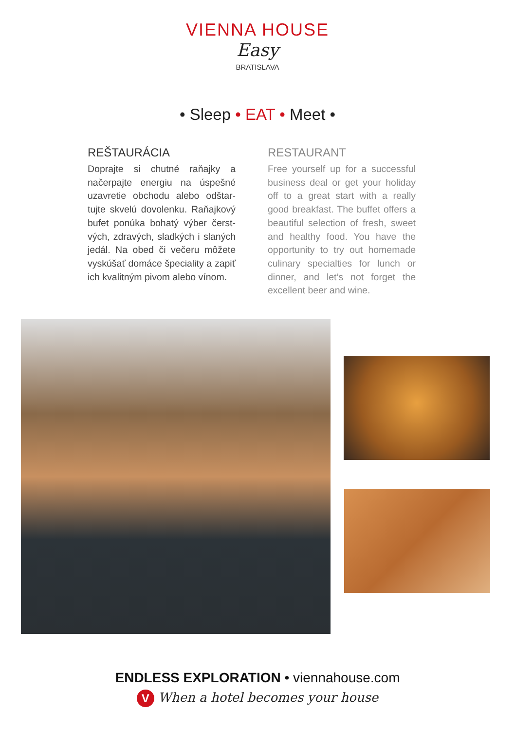VIENNA HOUSE
Easy
BRATISLAVA
• Sleep • EAT • Meet •
REŠTAURÁCIA
Doprajte si chutné raňajky a načerpajte energiu na úspešné uzavretie obchodu alebo odštar­tujte skvelú dovolenku. Raňajkový bufet ponúka bohatý výber čerst­vých, zdravých, sladkých i slaných jedál. Na obed či večeru môžete vyskúšať domáce špeciality a zapiť ich kvalitným pivom alebo vínom.
RESTAURANT
Free yourself up for a successful business deal or get your holiday off to a great start with a really good breakfast. The buffet of­fers a beautiful selection of fresh, sweet and healthy food. You have the opportunity to try out ho­memade culinary specialties for lunch or dinner, and let’s not forget the excellent beer and wine.
ENDLESS EXPLORATION • viennahouse.com
V When a hotel becomes your house